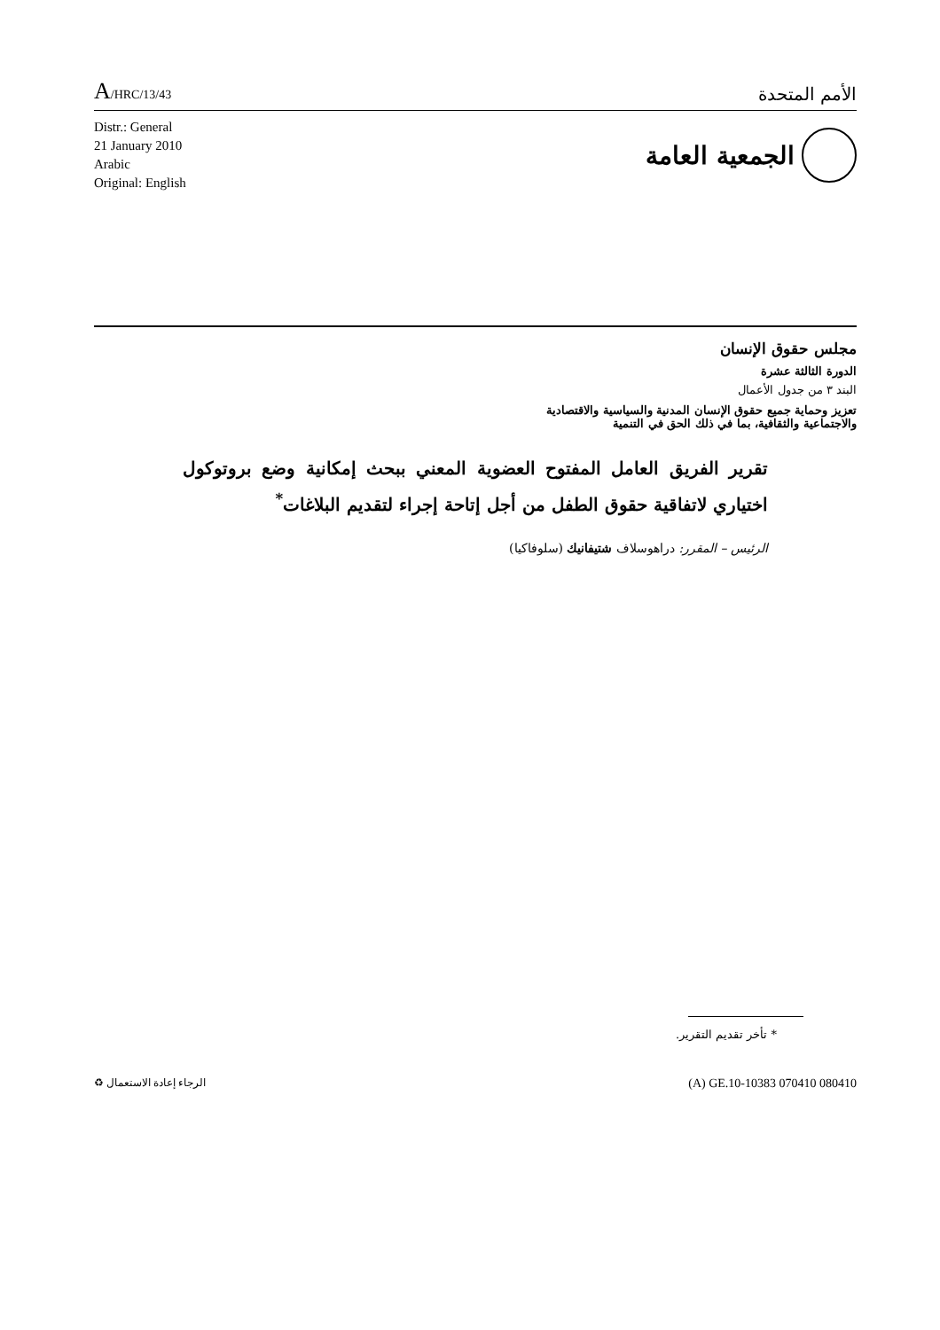A/HRC/13/43
الأمم المتحدة
Distr.: General
21 January 2010
Arabic
Original: English
الجمعية العامة
مجلس حقوق الإنسان
الدورة الثالثة عشرة
البند ٣ من جدول الأعمال
تعزيز وحماية جميع حقوق الإنسان المدنية والسياسية والاقتصادية
والاجتماعية والثقافية، بما في ذلك الحق في التنمية
تقرير الفريق العامل المفتوح العضوية المعني ببحث إمكانية وضع بروتوكول اختياري لاتفاقية حقوق الطفل من أجل إتاحة إجراء لتقديم البلاغات<sup>*</sup>
الرئيس – المقرر: دراهوسلاف شتيفانيك (سلوفاكيا)
* تأخر تقديم التقرير.
الرجاء إعادة الاستعمال ♻
(A) GE.10-10383 070410 080410